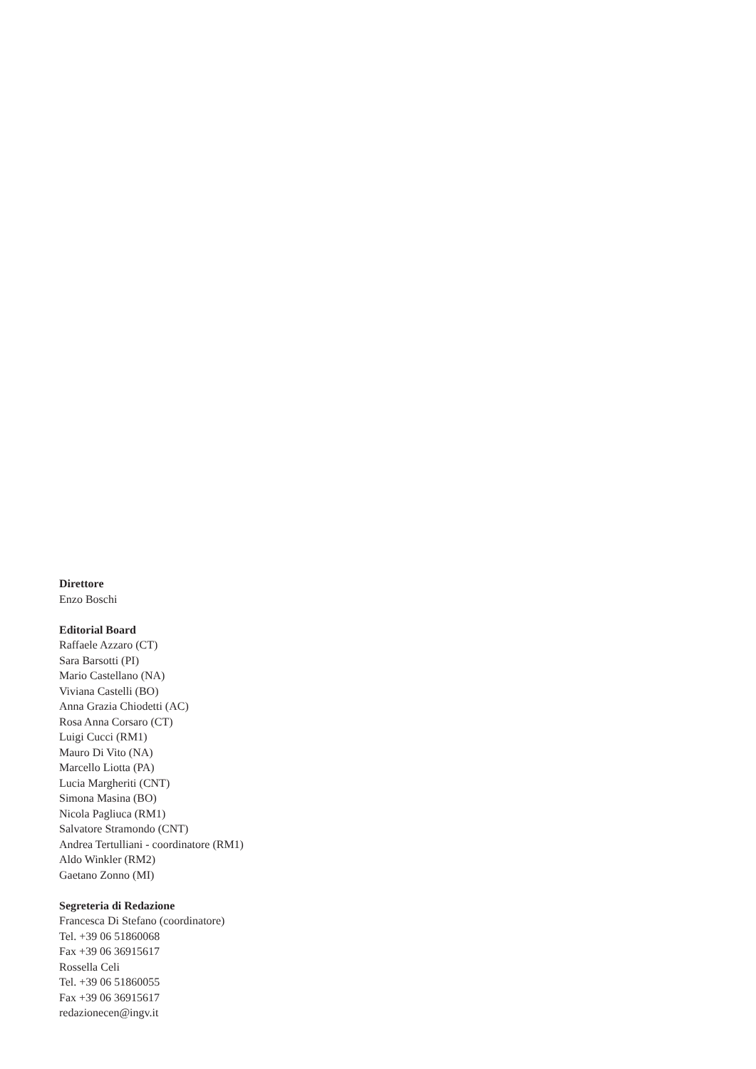Direttore
Enzo Boschi
Editorial Board
Raffaele Azzaro (CT)
Sara Barsotti (PI)
Mario Castellano (NA)
Viviana Castelli (BO)
Anna Grazia Chiodetti (AC)
Rosa Anna Corsaro (CT)
Luigi Cucci (RM1)
Mauro Di Vito (NA)
Marcello Liotta (PA)
Lucia Margheriti (CNT)
Simona Masina (BO)
Nicola Pagliuca (RM1)
Salvatore Stramondo (CNT)
Andrea Tertulliani - coordinatore (RM1)
Aldo Winkler (RM2)
Gaetano Zonno (MI)
Segreteria di Redazione
Francesca Di Stefano (coordinatore)
Tel. +39 06 51860068
Fax +39 06 36915617
Rossella Celi
Tel. +39 06 51860055
Fax +39 06 36915617
redazionecen@ingv.it